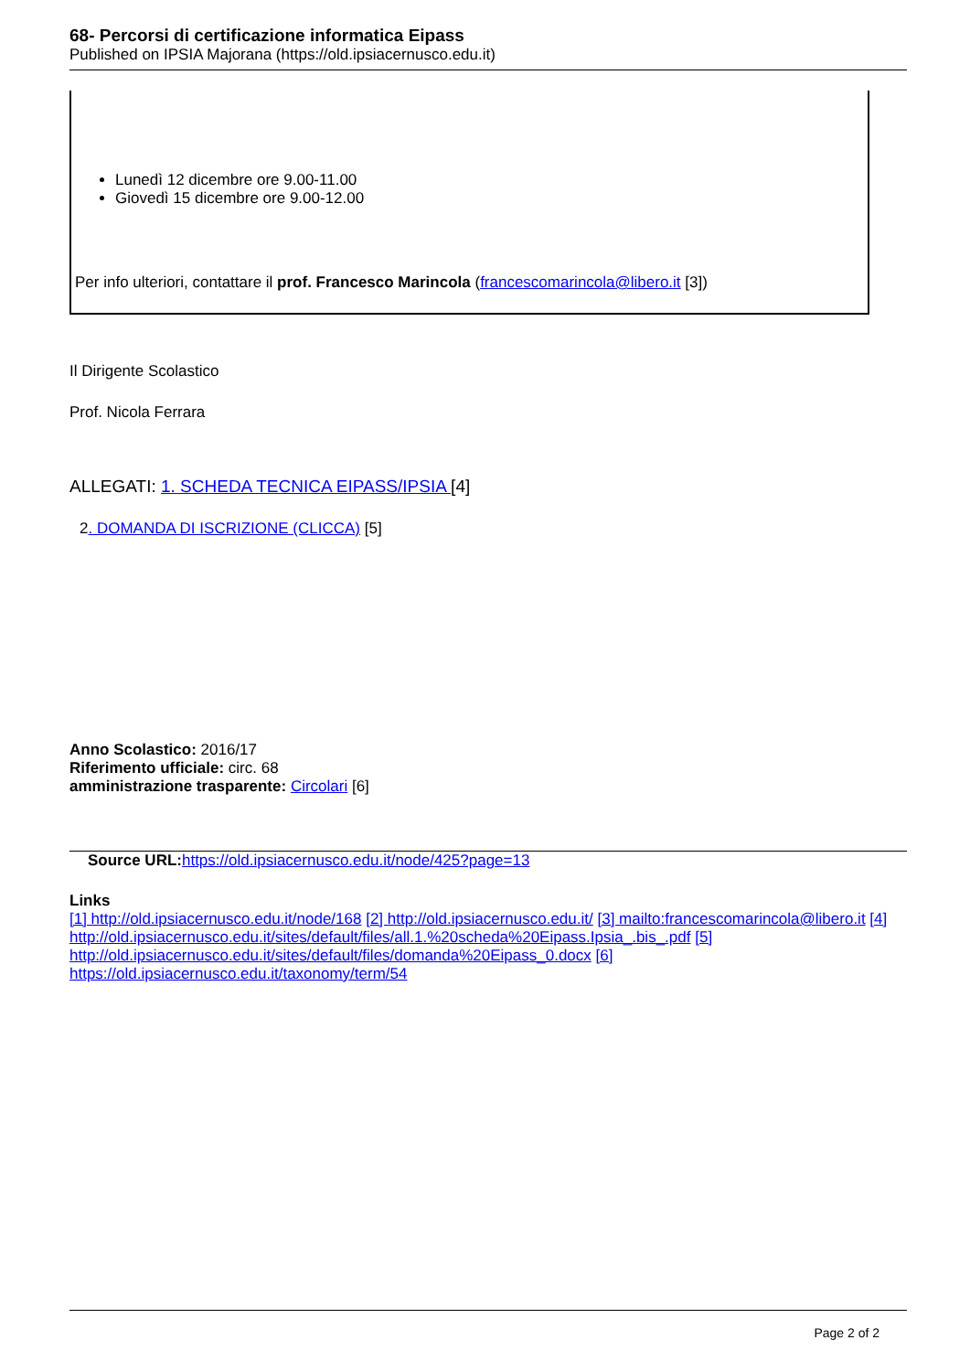68- Percorsi di certificazione informatica Eipass
Published on IPSIA Majorana (https://old.ipsiacernusco.edu.it)
Lunedì 12 dicembre ore 9.00-11.00
Giovedì 15 dicembre ore 9.00-12.00
Per info ulteriori, contattare il prof. Francesco Marincola (francescomarincola@libero.it [3])
Il Dirigente Scolastico
Prof. Nicola Ferrara
ALLEGATI: 1. SCHEDA TECNICA EIPASS/IPSIA [4]
2. DOMANDA DI ISCRIZIONE (CLICCA) [5]
Anno Scolastico: 2016/17
Riferimento ufficiale: circ. 68
amministrazione trasparente: Circolari [6]
Source URL: https://old.ipsiacernusco.edu.it/node/425?page=13
Links
[1] http://old.ipsiacernusco.edu.it/node/168 [2] http://old.ipsiacernusco.edu.it/ [3] mailto:francescomarincola@libero.it [4] http://old.ipsiacernusco.edu.it/sites/default/files/all.1.%20scheda%20Eipass.Ipsia_.bis_.pdf [5] http://old.ipsiacernusco.edu.it/sites/default/files/domanda%20Eipass_0.docx [6] https://old.ipsiacernusco.edu.it/taxonomy/term/54
Page 2 of 2